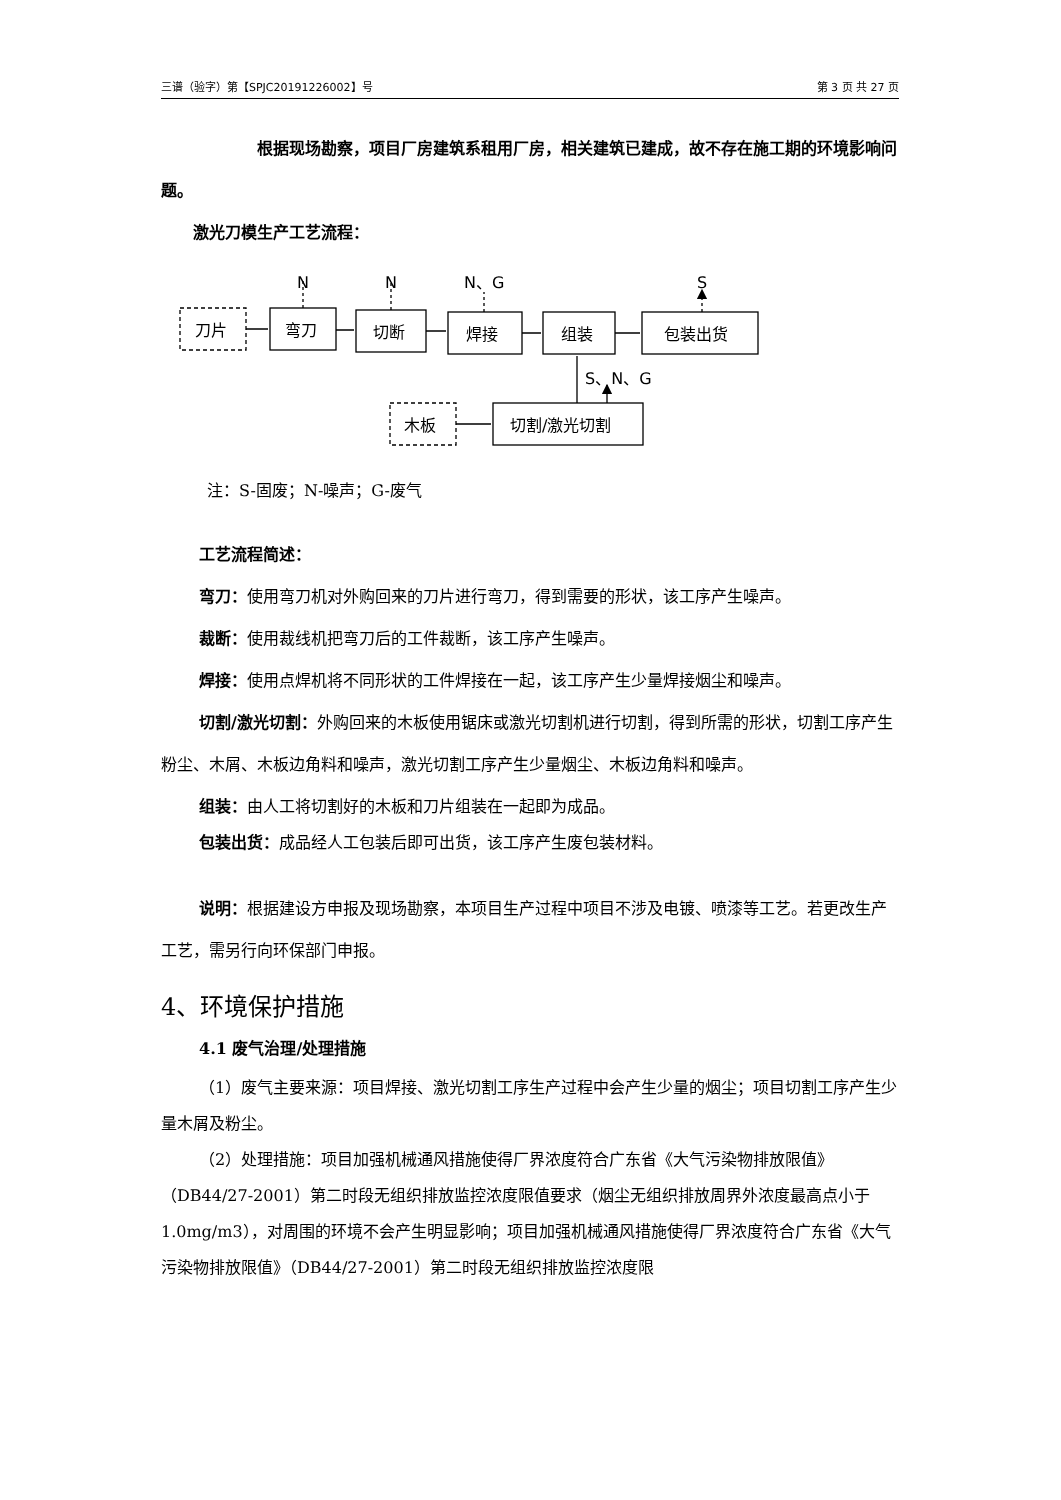三谱（验字）第【SPJC20191226002】号 第 3 页 共 27 页
根据现场勘察，项目厂房建筑系租用厂房，相关建筑已建成，故不存在施工期的环境影响问题。
激光刀模生产工艺流程：
刀片
弯刀
切断
焊接
组装
包装出货
木板
切割/激光切割
N
N
N、G
S
S、N、G
注：S-固废；N-噪声；G-废气
工艺流程简述：
弯刀：使用弯刀机对外购回来的刀片进行弯刀，得到需要的形状，该工序产生噪声。
裁断：使用裁线机把弯刀后的工件裁断，该工序产生噪声。
焊接：使用点焊机将不同形状的工件焊接在一起，该工序产生少量焊接烟尘和噪声。
切割/激光切割：外购回来的木板使用锯床或激光切割机进行切割，得到所需的形状，切割工序产生粉尘、木屑、木板边角料和噪声，激光切割工序产生少量烟尘、木板边角料和噪声。
组装：由人工将切割好的木板和刀片组装在一起即为成品。
包装出货：成品经人工包装后即可出货，该工序产生废包装材料。
说明：根据建设方申报及现场勘察，本项目生产过程中项目不涉及电镀、喷漆等工艺。若更改生产工艺，需另行向环保部门申报。
4、环境保护措施
4.1 废气治理/处理措施
（1）废气主要来源：项目焊接、激光切割工序生产过程中会产生少量的烟尘；项目切割工序产生少量木屑及粉尘。
（2）处理措施：项目加强机械通风措施使得厂界浓度符合广东省《大气污染物排放限值》（DB44/27-2001）第二时段无组织排放监控浓度限值要求（烟尘无组织排放周界外浓度最高点小于 1.0mg/m3），对周围的环境不会产生明显影响；项目加强机械通风措施使得厂界浓度符合广东省《大气污染物排放限值》（DB44/27-2001）第二时段无组织排放监控浓度限